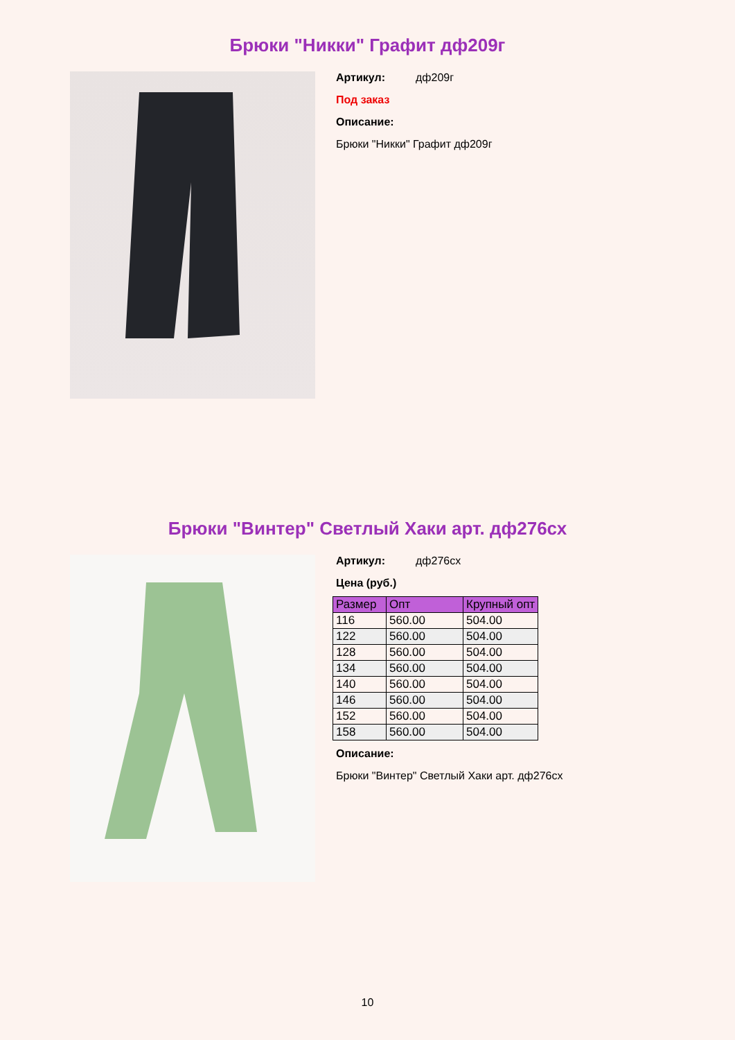Брюки "Никки" Графит дф209г
Артикул: дф209г
Под заказ
Описание:
Брюки "Никки" Графит дф209г
Брюки "Винтер" Светлый Хаки арт. дф276сх
Артикул: дф276сх
Цена (руб.)
| Размер | Опт | Крупный опт |
| --- | --- | --- |
| 116 | 560.00 | 504.00 |
| 122 | 560.00 | 504.00 |
| 128 | 560.00 | 504.00 |
| 134 | 560.00 | 504.00 |
| 140 | 560.00 | 504.00 |
| 146 | 560.00 | 504.00 |
| 152 | 560.00 | 504.00 |
| 158 | 560.00 | 504.00 |
Описание:
Брюки "Винтер" Светлый Хаки арт. дф276сх
10